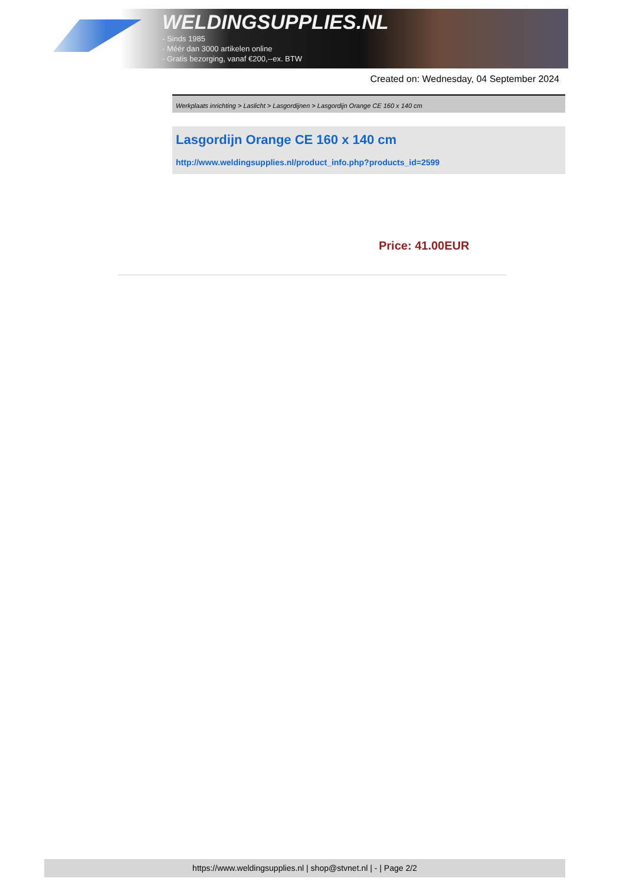WELDINGSUPPLIES.NL
- Sinds 1985
- Méér dan 3000 artikelen online
- Gratis bezorging, vanaf €200,--ex. BTW
Created on: Wednesday, 04 September 2024
Werkplaats inrichting > Laslicht > Lasgordijnen > Lasgordijn Orange CE 160 x 140 cm
Lasgordijn Orange CE 160 x 140 cm
http://www.weldingsupplies.nl/product_info.php?products_id=2599
Price: 41.00EUR
https://www.weldingsupplies.nl | shop@stvnet.nl | - | Page 2/2